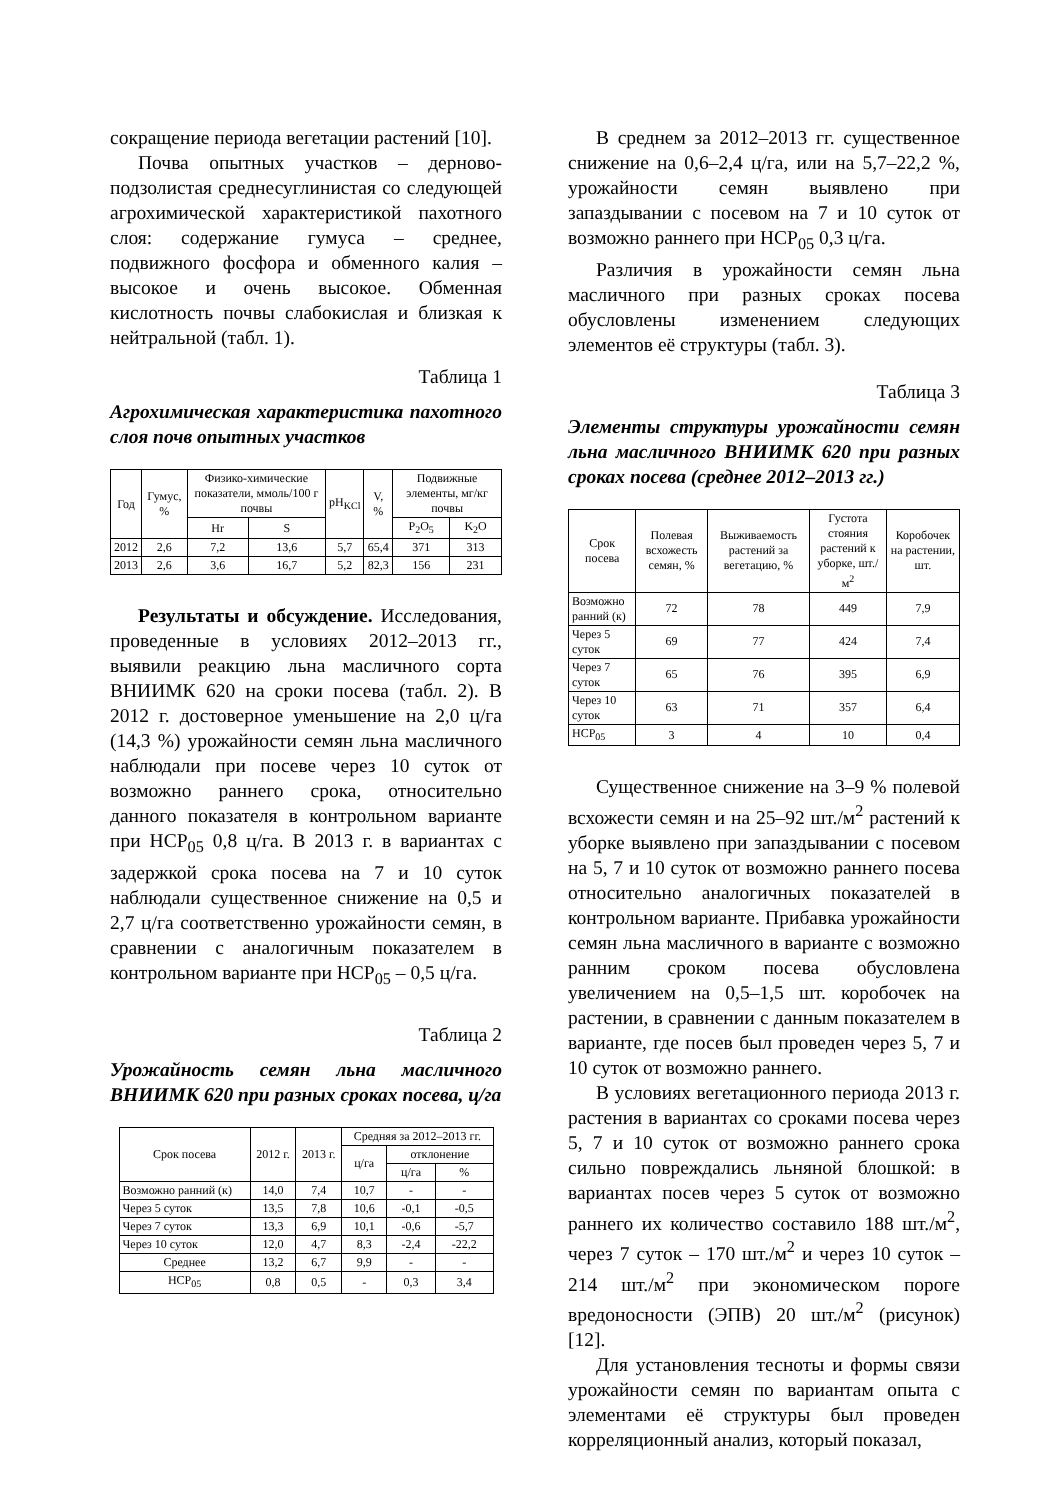сокращение периода вегетации растений [10].
Почва опытных участков – дерново-подзолистая среднесуглинистая со следующей агрохимической характеристикой пахотного слоя: содержание гумуса – среднее, подвижного фосфора и обменного калия – высокое и очень высокое. Обменная кислотность почвы слабокислая и близкая к нейтральной (табл. 1).
Таблица 1
Агрохимическая характеристика пахотного слоя почв опытных участков
| Год | Гумус, % | Физико-химические показатели, ммоль/100 г почвы | | pH<sub>KCl</sub> | V, % | Подвижные элементы, мг/кг почвы | |
| --- | --- | --- | --- | --- | --- | --- | --- |
| | | Hr | S | | | P<sub>2</sub>O<sub>5</sub> | K<sub>2</sub>O |
| 2012 | 2,6 | 7,2 | 13,6 | 5,7 | 65,4 | 371 | 313 |
| 2013 | 2,6 | 3,6 | 16,7 | 5,2 | 82,3 | 156 | 231 |
Результаты и обсуждение. Исследования, проведенные в условиях 2012–2013 гг., выявили реакцию льна масличного сорта ВНИИМК 620 на сроки посева (табл. 2). В 2012 г. достоверное уменьшение на 2,0 ц/га (14,3 %) урожайности семян льна масличного наблюдали при посеве через 10 суток от возможно раннего срока, относительно данного показателя в контрольном варианте при НСР<sub>05</sub> 0,8 ц/га. В 2013 г. в вариантах с задержкой срока посева на 7 и 10 суток наблюдали существенное снижение на 0,5 и 2,7 ц/га соответственно урожайности семян, в сравнении с аналогичным показателем в контрольном варианте при НСР<sub>05</sub> – 0,5 ц/га.
Таблица 2
Урожайность семян льна масличного ВНИИМК 620 при разных сроках посева, ц/га
| Срок посева | 2012 г. | 2013 г. | Средняя за 2012–2013 гг. | | |
| --- | --- | --- | --- | --- | --- |
| | | | ц/га | отклонение | |
| | | | | ц/га | % |
| Возможно ранний (к) | 14,0 | 7,4 | 10,7 | - | - |
| Через 5 суток | 13,5 | 7,8 | 10,6 | -0,1 | -0,5 |
| Через 7 суток | 13,3 | 6,9 | 10,1 | -0,6 | -5,7 |
| Через 10 суток | 12,0 | 4,7 | 8,3 | -2,4 | -22,2 |
| Среднее | 13,2 | 6,7 | 9,9 | - | - |
| НСР<sub>05</sub> | 0,8 | 0,5 | - | 0,3 | 3,4 |
В среднем за 2012–2013 гг. существенное снижение на 0,6–2,4 ц/га, или на 5,7–22,2 %, урожайности семян выявлено при запаздывании с посевом на 7 и 10 суток от возможно раннего при НСР<sub>05</sub> 0,3 ц/га.
Различия в урожайности семян льна масличного при разных сроках посева обусловлены изменением следующих элементов её структуры (табл. 3).
Таблица 3
Элементы структуры урожайности семян льна масличного ВНИИМК 620 при разных сроках посева (среднее 2012–2013 гг.)
| Срок посева | Полевая всхожесть семян, % | Выживаемость растений за вегетацию, % | Густота стояния растений к уборке, шт./м<sup>2</sup> | Коробочек на растении, шт. |
| --- | --- | --- | --- | --- |
| Возможно ранний (к) | 72 | 78 | 449 | 7,9 |
| Через 5 суток | 69 | 77 | 424 | 7,4 |
| Через 7 суток | 65 | 76 | 395 | 6,9 |
| Через 10 суток | 63 | 71 | 357 | 6,4 |
| НСР<sub>05</sub> | 3 | 4 | 10 | 0,4 |
Существенное снижение на 3–9 % полевой всхожести семян и на 25–92 шт./м<sup>2</sup> растений к уборке выявлено при запаздывании с посевом на 5, 7 и 10 суток от возможно раннего посева относительно аналогичных показателей в контрольном варианте. Прибавка урожайности семян льна масличного в варианте с возможно ранним сроком посева обусловлена увеличением на 0,5–1,5 шт. коробочек на растении, в сравнении с данным показателем в варианте, где посев был проведен через 5, 7 и 10 суток от возможно раннего.
В условиях вегетационного периода 2013 г. растения в вариантах со сроками посева через 5, 7 и 10 суток от возможно раннего срока сильно повреждались льняной блошкой: в вариантах посев через 5 суток от возможно раннего их количество составило 188 шт./м<sup>2</sup>, через 7 суток – 170 шт./м<sup>2</sup> и через 10 суток – 214 шт./м<sup>2</sup> при экономическом пороге вредоносности (ЭПВ) 20 шт./м<sup>2</sup> (рисунок) [12].
Для установления тесноты и формы связи урожайности семян по вариантам опыта с элементами её структуры был проведен корреляционный анализ, который показал,